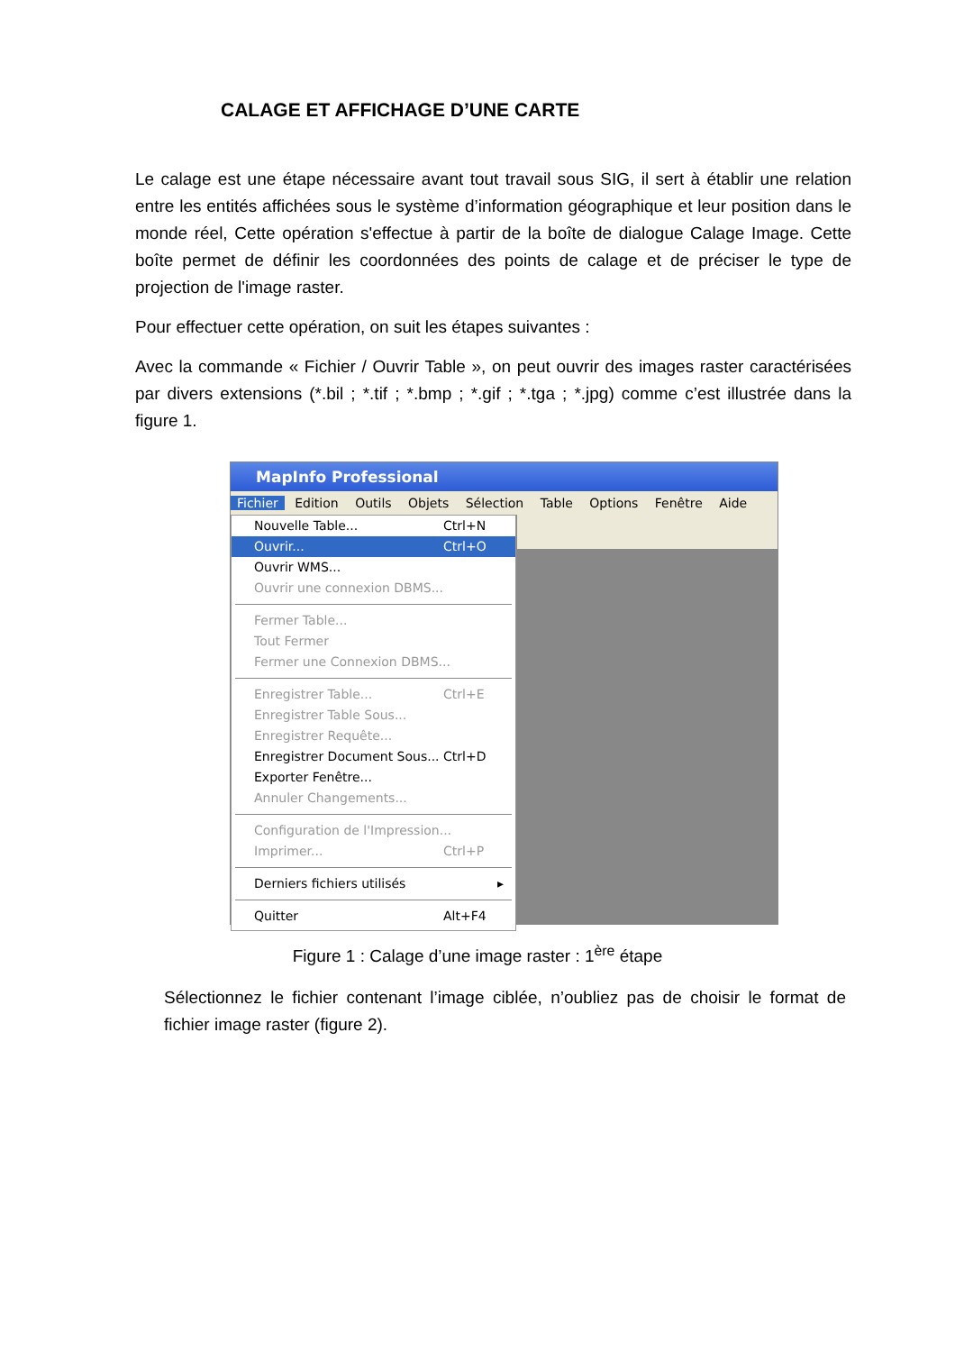CALAGE ET AFFICHAGE D’UNE CARTE
Le calage est une étape nécessaire avant tout travail sous SIG, il sert à établir une relation entre les entités affichées sous le système d’information géographique et leur position dans le monde réel, Cette opération s'effectue à partir de la boîte de dialogue Calage Image. Cette boîte permet de définir les coordonnées des points de calage et de préciser le type de projection de l'image raster.
Pour effectuer cette opération, on suit les étapes suivantes :
Avec la commande « Fichier / Ouvrir Table », on peut ouvrir des images raster caractérisées par divers extensions (*.bil ; *.tif ; *.bmp ; *.gif ; *.tga ; *.jpg) comme c’est illustrée dans la figure 1.
MapInfo Professional
Fichier Edition Outils Objets Sélection Table Options Fenêtre Aide
Nouvelle Table... Ctrl+N
Ouvrir... Ctrl+O
Ouvrir WMS...
Ouvrir une connexion DBMS...
Fermer Table...
Tout Fermer
Fermer une Connexion DBMS...
Enregistrer Table... Ctrl+E
Enregistrer Table Sous...
Enregistrer Requête...
Enregistrer Document Sous... Ctrl+D
Exporter Fenêtre...
Annuler Changements...
Configuration de l'Impression...
Imprimer... Ctrl+P
Derniers fichiers utilisés ▸
Quitter Alt+F4
Figure 1 : Calage d’une image raster : 1<sup>ère</sup> étape
Sélectionnez le fichier contenant l’image ciblée, n’oubliez pas de choisir le format de fichier image raster (figure 2).